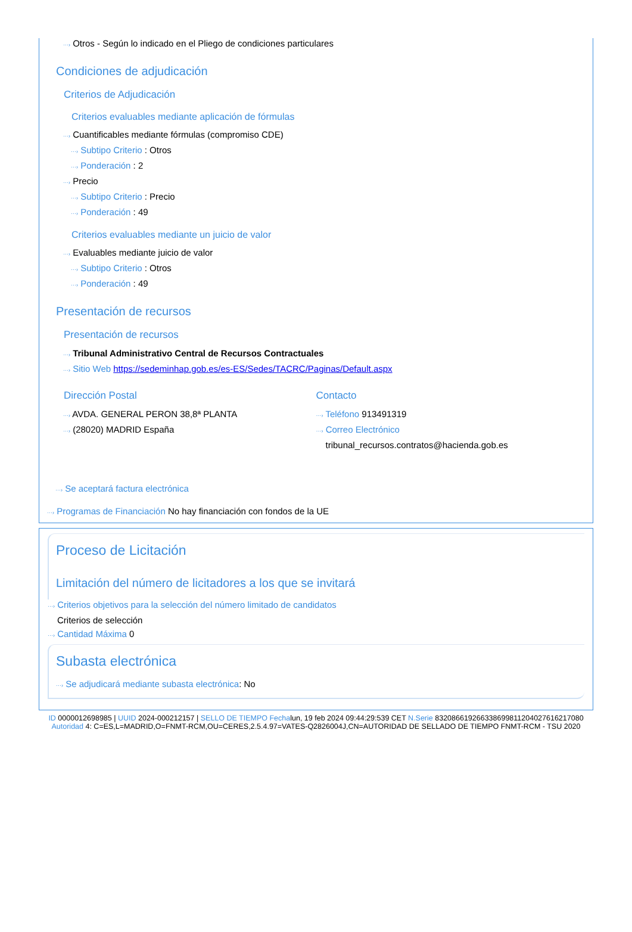···› Otros - Según lo indicado en el Pliego de condiciones particulares
Condiciones de adjudicación
Criterios de Adjudicación
Criterios evaluables mediante aplicación de fórmulas
···› Cuantificables mediante fórmulas (compromiso CDE)
···› Subtipo Criterio : Otros
···› Ponderación : 2
···› Precio
···› Subtipo Criterio : Precio
···› Ponderación : 49
Criterios evaluables mediante un juicio de valor
···› Evaluables mediante juicio de valor
···› Subtipo Criterio : Otros
···› Ponderación : 49
Presentación de recursos
Presentación de recursos
···› Tribunal Administrativo Central de Recursos Contractuales
···› Sitio Web https://sedeminhap.gob.es/es-ES/Sedes/TACRC/Paginas/Default.aspx
Dirección Postal
···› AVDA. GENERAL PERON 38,8ª PLANTA
···› (28020) MADRID España
Contacto
···› Teléfono 913491319
···› Correo Electrónico
tribunal_recursos.contratos@hacienda.gob.es
···› Se aceptará factura electrónica
···› Programas de Financiación No hay financiación con fondos de la UE
Proceso de Licitación
Limitación del número de licitadores a los que se invitará
···› Criterios objetivos para la selección del número limitado de candidatos
Criterios de selección
···› Cantidad Máxima 0
Subasta electrónica
···› Se adjudicará mediante subasta electrónica: No
ID 0000012698985 | UUID 2024-000212157 | SELLO DE TIEMPO Fechalun, 19 feb 2024 09:44:29:539 CET N.Serie 832086619266338699811204027616217080 Autoridad 4: C=ES,L=MADRID,O=FNMT-RCM,OU=CERES,2.5.4.97=VATES-Q2826004J,CN=AUTORIDAD DE SELLADO DE TIEMPO FNMT-RCM - TSU 2020